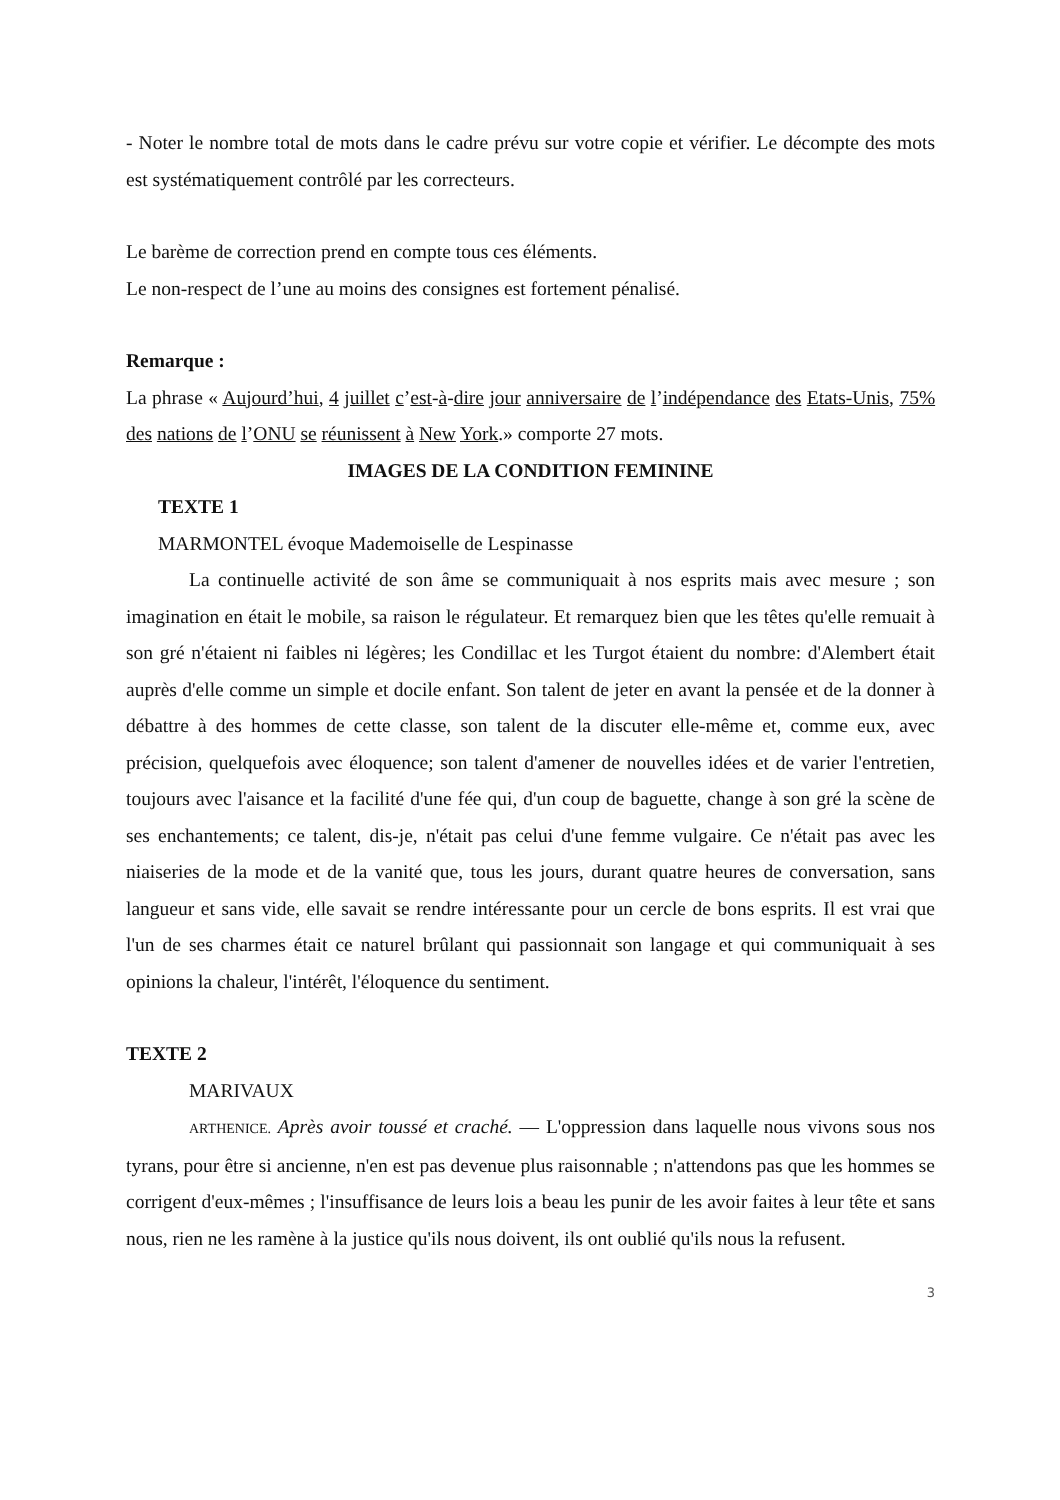- Noter le nombre total de mots dans le cadre prévu sur votre copie et vérifier. Le décompte des mots est systématiquement contrôlé par les correcteurs.
Le barème de correction prend en compte tous ces éléments.
Le non-respect de l’une au moins des consignes est fortement pénalisé.
Remarque :
La phrase « Aujourd’hui, 4 juillet c’est-à-dire jour anniversaire de l’indépendance des Etats-Unis, 75% des nations de l’ONU se réunissent à New York.» comporte 27 mots.
IMAGES DE LA CONDITION FEMININE
TEXTE 1
MARMONTEL évoque Mademoiselle de Lespinasse
La continuelle activité de son âme se communiquait à nos esprits mais avec mesure ; son imagination en était le mobile, sa raison le régulateur. Et remarquez bien que les têtes qu'elle remuait à son gré n'étaient ni faibles ni légères; les Condillac et les Turgot étaient du nombre: d'Alembert était auprès d'elle comme un simple et docile enfant. Son talent de jeter en avant la pensée et de la donner à débattre à des hommes de cette classe, son talent de la discuter elle-même et, comme eux, avec précision, quelquefois avec éloquence; son talent d'amener de nouvelles idées et de varier l'entretien, toujours avec l'aisance et la facilité d'une fée qui, d'un coup de baguette, change à son gré la scène de ses enchantements; ce talent, dis-je, n'était pas celui d'une femme vulgaire. Ce n'était pas avec les niaiseries de la mode et de la vanité que, tous les jours, durant quatre heures de conversation, sans langueur et sans vide, elle savait se rendre intéressante pour un cercle de bons esprits. Il est vrai que l'un de ses charmes était ce naturel brûlant qui passionnait son langage et qui communiquait à ses opinions la chaleur, l'intérêt, l'éloquence du sentiment.
TEXTE 2
MARIVAUX
ARTHENICE. Après avoir toussé et craché. — L'oppression dans laquelle nous vivons sous nos tyrans, pour être si ancienne, n'en est pas devenue plus raisonnable ; n'attendons pas que les hommes se corrigent d'eux-mêmes ; l'insuffisance de leurs lois a beau les punir de les avoir faites à leur tête et sans nous, rien ne les ramène à la justice qu'ils nous doivent, ils ont oublié qu'ils nous la refusent.
3